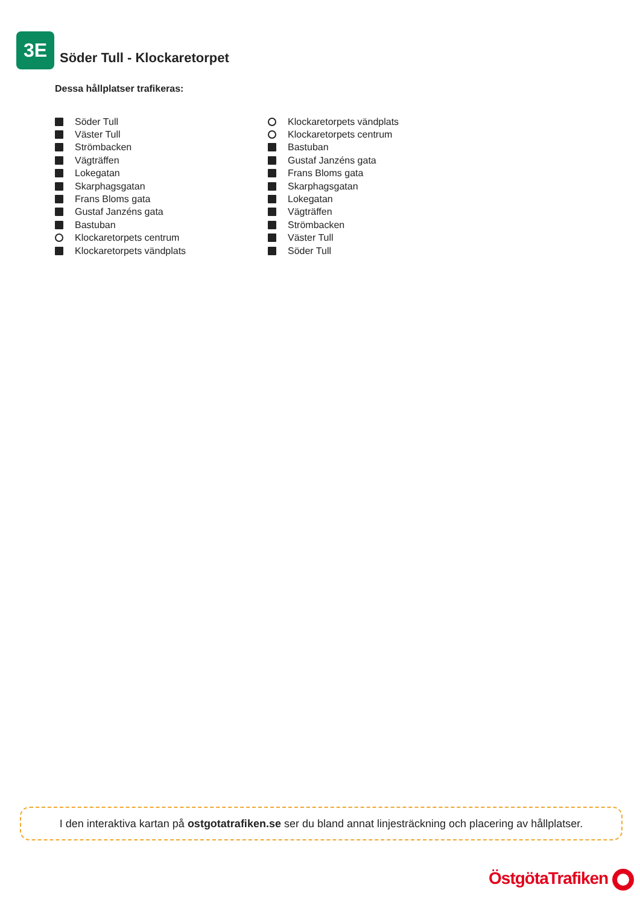3E
Söder Tull - Klockaretorpet
Dessa hållplatser trafikeras:
Söder Tull
Väster Tull
Strömbacken
Vägträffen
Lokegatan
Skarphagsgatan
Frans Bloms gata
Gustaf Janzéns gata
Bastuban
Klockaretorpets centrum
Klockaretorpets vändplats
Klockaretorpets vändplats
Klockaretorpets centrum
Bastuban
Gustaf Janzéns gata
Frans Bloms gata
Skarphagsgatan
Lokegatan
Vägträffen
Strömbacken
Väster Tull
Söder Tull
I den interaktiva kartan på ostgotatrafiken.se ser du bland annat linjesträckning och placering av hållplatser.
ÖstgötaTrafiken